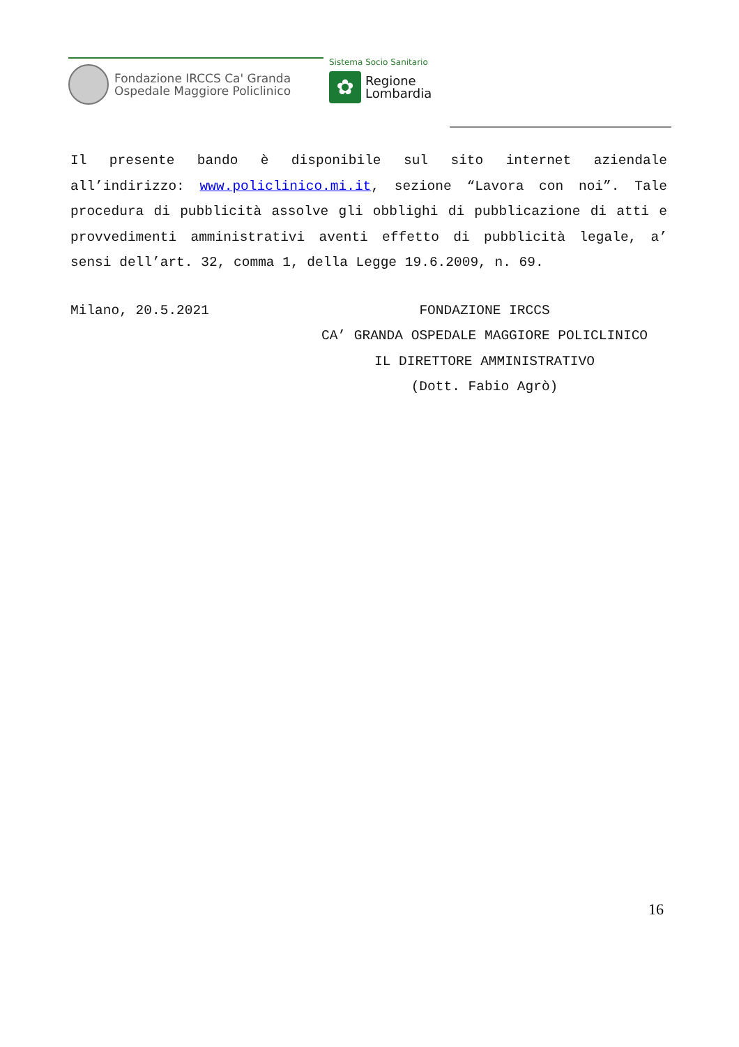Fondazione IRCCS Ca' Granda
Ospedale Maggiore Policlinico
Sistema Socio Sanitario
✿
Regione
Lombardia
Il presente bando è disponibile sul sito internet aziendale all’indirizzo: www.policlinico.mi.it, sezione “Lavora con noi”. Tale procedura di pubblicità assolve gli obblighi di pubblicazione di atti e provvedimenti amministrativi aventi effetto di pubblicità legale, a’ sensi dell’art. 32, comma 1, della Legge 19.6.2009, n. 69.
Milano, 20.5.2021 FONDAZIONE IRCCS
CA’ GRANDA OSPEDALE MAGGIORE POLICLINICO
IL DIRETTORE AMMINISTRATIVO
(Dott. Fabio Agrò)
16